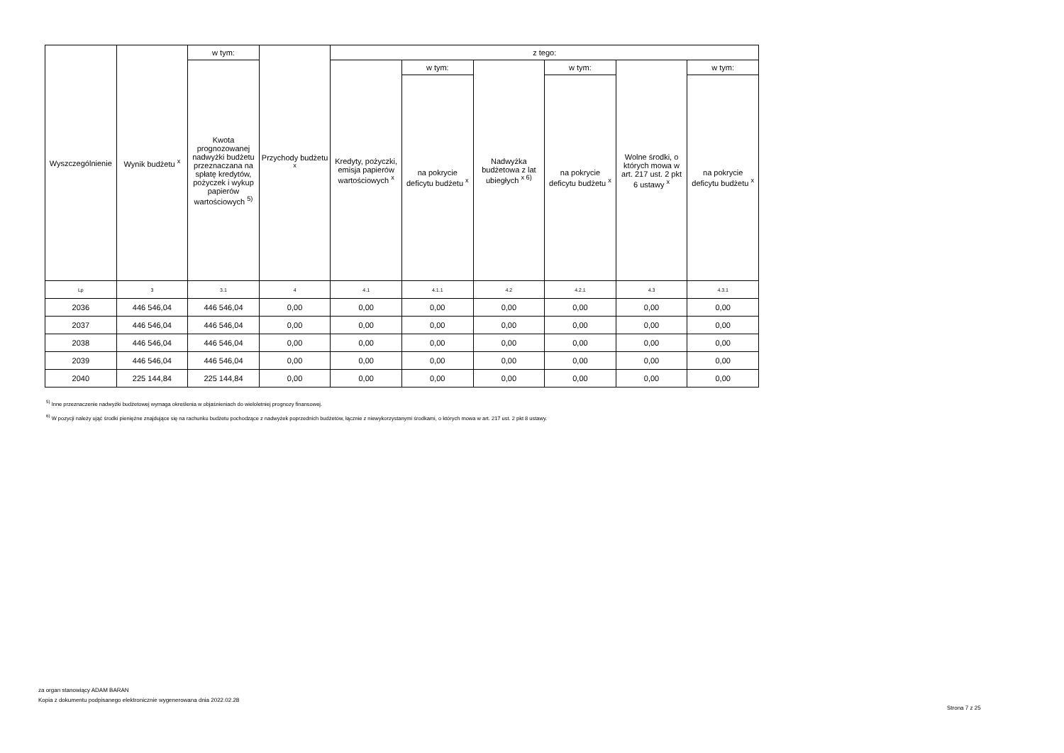| Wyszczególnienie | Wynik budżetu <sup>x</sup> | w tym: | Przychody budżetu <sup>x</sup> | z tego: | | | | | |
| --- | --- | --- | --- | --- | --- | --- | --- | --- | --- |
| | | Kwota prognozowanej nadwyżki budżetu przeznaczana na spłatę kredytów, pożyczek i wykup papierów wartościowych <sup>5)</sup> | | Kredyty, pożyczki, emisja papierów wartościowych <sup>x</sup> | w tym: | Nadwyżka budżetowa z lat ubiegłych <sup>x 6)</sup> | w tym: | Wolne środki, o których mowa w art. 217 ust. 2 pkt 6 ustawy <sup>x</sup> | w tym: |
| | | | | | na pokrycie deficytu budżetu <sup>x</sup> | | na pokrycie deficytu budżetu <sup>x</sup> | | na pokrycie deficytu budżetu <sup>x</sup> |
| Lp | 3 | 3.1 | 4 | 4.1 | 4.1.1 | 4.2 | 4.2.1 | 4.3 | 4.3.1 |
| 2036 | 446 546,04 | 446 546,04 | 0,00 | 0,00 | 0,00 | 0,00 | 0,00 | 0,00 | 0,00 |
| 2037 | 446 546,04 | 446 546,04 | 0,00 | 0,00 | 0,00 | 0,00 | 0,00 | 0,00 | 0,00 |
| 2038 | 446 546,04 | 446 546,04 | 0,00 | 0,00 | 0,00 | 0,00 | 0,00 | 0,00 | 0,00 |
| 2039 | 446 546,04 | 446 546,04 | 0,00 | 0,00 | 0,00 | 0,00 | 0,00 | 0,00 | 0,00 |
| 2040 | 225 144,84 | 225 144,84 | 0,00 | 0,00 | 0,00 | 0,00 | 0,00 | 0,00 | 0,00 |
<sup>5)</sup> Inne przeznaczenie nadwyżki budżetowej wymaga określenia w objaśnieniach do wieloletniej prognozy finansowej.
<sup>6)</sup> W pozycji należy ująć środki pieniężne znajdujące się na rachunku budżetu pochodzące z nadwyżek poprzednich budżetów, łącznie z niewykorzystanymi środkami, o których mowa w art. 217 ust. 2 pkt 8 ustawy.
za organ stanowiący ADAM BARAN
Kopia z dokumentu podpisanego elektronicznie wygenerowana dnia 2022.02.28
Strona 7 z 25